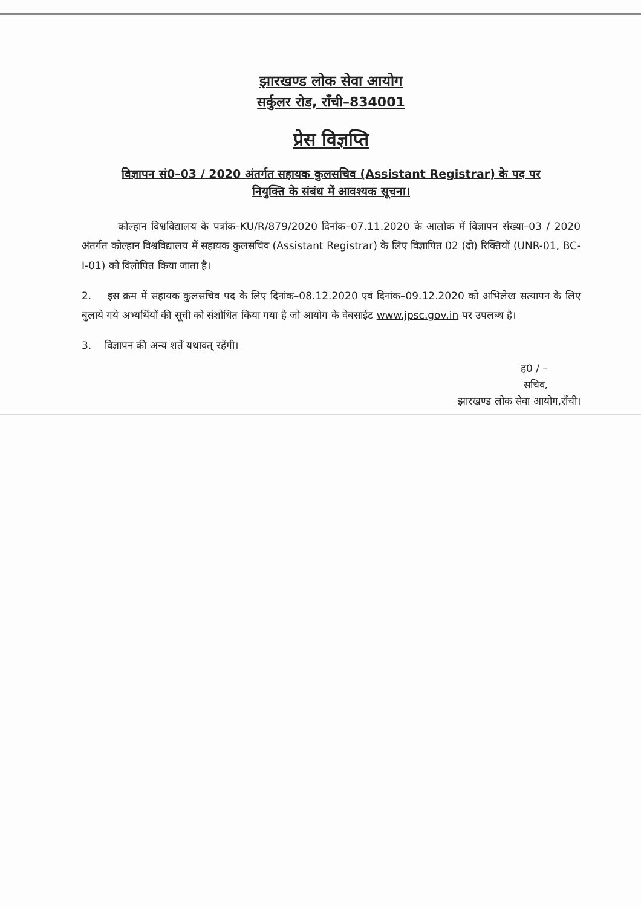झारखण्ड लोक सेवा आयोग
सर्कुलर रोड, राँची–834001
प्रेस विज्ञप्ति
विज्ञापन सं0–03 / 2020 अंतर्गत सहायक कुलसचिव (Assistant Registrar) के पद पर
नियुक्ति के संबंध में आवश्यक सूचना।
कोल्हान विश्वविद्यालय के पत्रांक–KU/R/879/2020 दिनांक–07.11.2020 के आलोक में विज्ञापन संख्या–03 / 2020 अंतर्गत कोल्हान विश्वविद्यालय में सहायक कुलसचिव (Assistant Registrar) के लिए विज्ञापित 02 (दो) रिक्तियों (UNR-01, BC-I-01) को विलोपित किया जाता है।
2. इस क्रम में सहायक कुलसचिव पद के लिए दिनांक–08.12.2020 एवं दिनांक–09.12.2020 को अभिलेख सत्यापन के लिए बुलाये गये अभ्यर्थियों की सूची को संशोधित किया गया है जो आयोग के वेबसाईट www.jpsc.gov.in पर उपलब्ध है।
3. विज्ञापन की अन्य शर्तें यथावत् रहेंगी।
ह0 / –
सचिव,
झारखण्ड लोक सेवा आयोग,राँची।